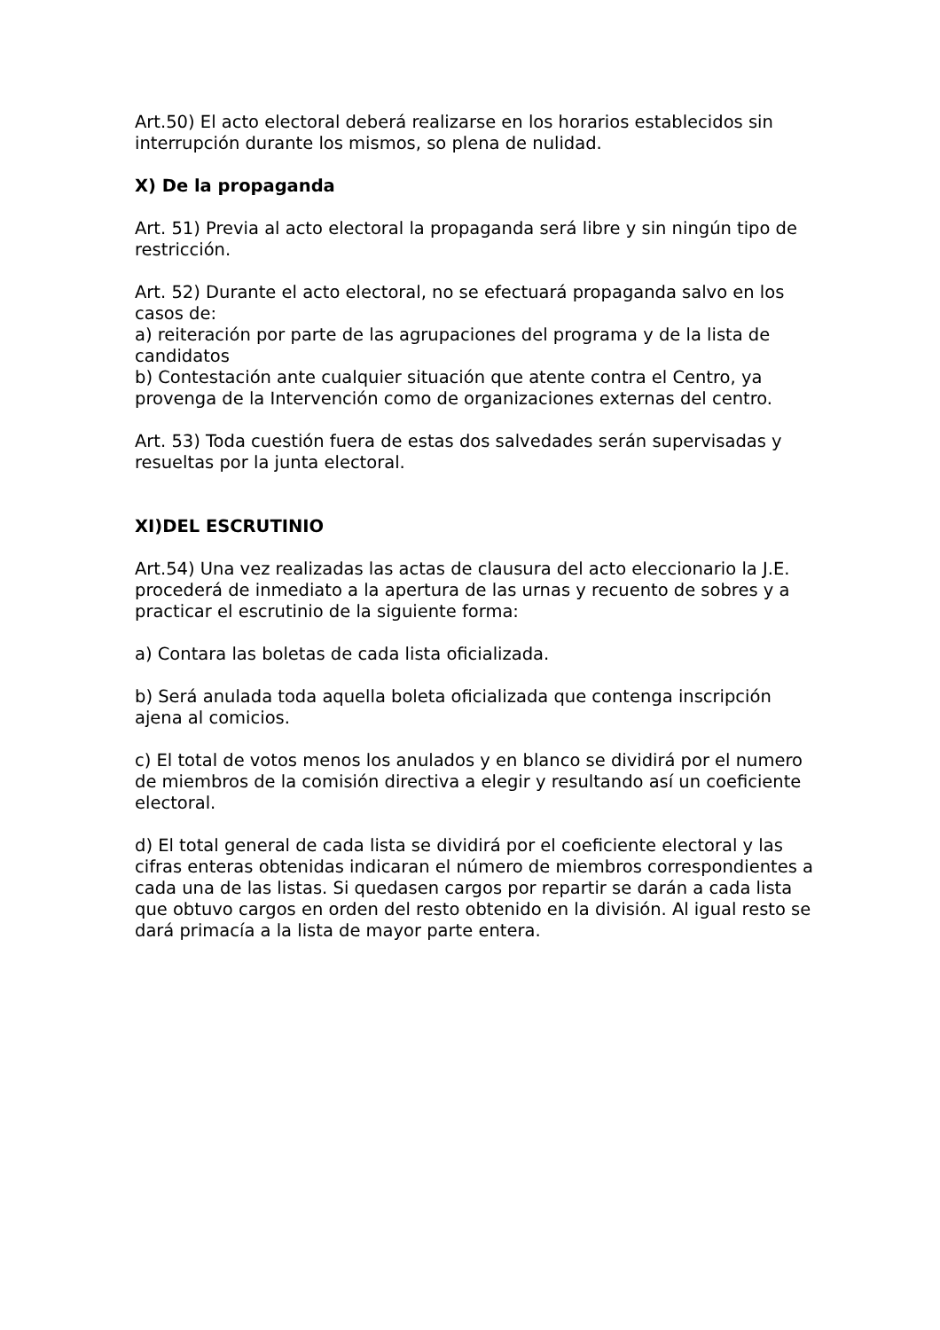Art.50) El acto electoral deberá realizarse en los horarios establecidos sin interrupción durante los mismos, so plena de nulidad.
X) De la propaganda
Art. 51) Previa al acto electoral la propaganda será libre y sin ningún tipo de restricción.
Art. 52) Durante el acto electoral, no se efectuará propaganda salvo en los casos de:
a) reiteración por parte de las agrupaciones del programa y de la lista de candidatos
b) Contestación ante cualquier situación que atente contra el Centro, ya provenga de la Intervención como de organizaciones externas del centro.
Art. 53) Toda cuestión fuera de estas dos salvedades serán supervisadas y resueltas por la junta electoral.
XI)DEL ESCRUTINIO
Art.54) Una vez realizadas las actas de clausura del acto eleccionario la J.E. procederá de inmediato a la apertura de las urnas y recuento de sobres y a practicar el escrutinio de la siguiente forma:
a) Contara las boletas de cada lista oficializada.
b) Será anulada toda aquella boleta oficializada que contenga inscripción ajena al comicios.
c) El total de votos menos los anulados y en blanco se dividirá por el numero de miembros de la comisión directiva a elegir y resultando así un coeficiente electoral.
d) El total general de cada lista se dividirá por el coeficiente electoral y las cifras enteras obtenidas indicaran el número de miembros correspondientes a cada una de las listas. Si quedasen cargos por repartir se darán a cada lista que obtuvo cargos en orden del resto obtenido en la división. Al igual resto se dará primacía a la lista de mayor parte entera.